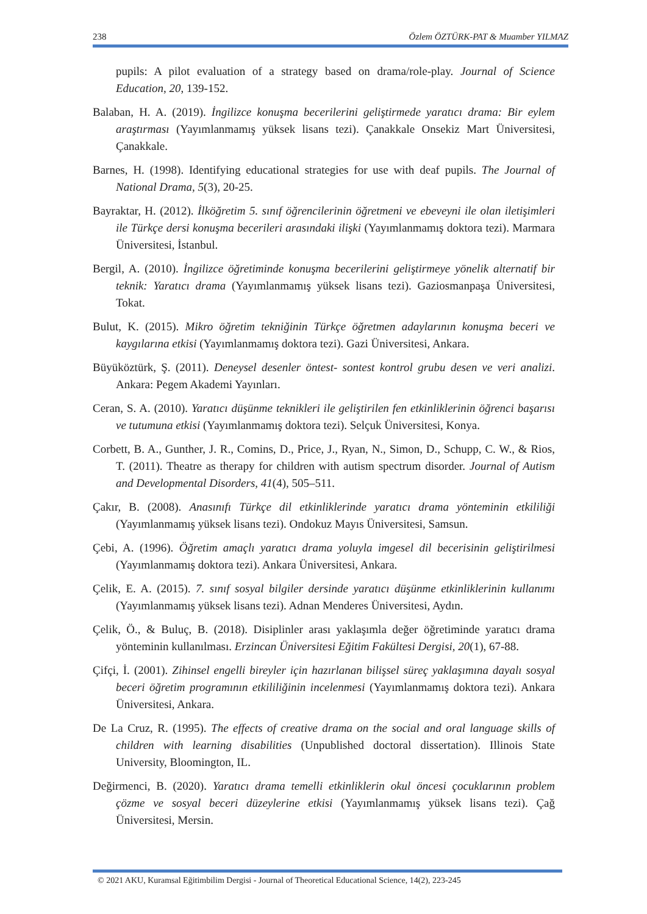238 Özlem ÖZTÜRK-PAT & Muamber YILMAZ
pupils: A pilot evaluation of a strategy based on drama/role-play. Journal of Science Education, 20, 139-152.
Balaban, H. A. (2019). İngilizce konuşma becerilerini geliştirmede yaratıcı drama: Bir eylem araştırması (Yayımlanmamış yüksek lisans tezi). Çanakkale Onsekiz Mart Üniversitesi, Çanakkale.
Barnes, H. (1998). Identifying educational strategies for use with deaf pupils. The Journal of National Drama, 5(3), 20-25.
Bayraktar, H. (2012). İlköğretim 5. sınıf öğrencilerinin öğretmeni ve ebeveyni ile olan iletişimleri ile Türkçe dersi konuşma becerileri arasındaki ilişki (Yayımlanmamış doktora tezi). Marmara Üniversitesi, İstanbul.
Bergil, A. (2010). İngilizce öğretiminde konuşma becerilerini geliştirmeye yönelik alternatif bir teknik: Yaratıcı drama (Yayımlanmamış yüksek lisans tezi). Gaziosmanpaşa Üniversitesi, Tokat.
Bulut, K. (2015). Mikro öğretim tekniğinin Türkçe öğretmen adaylarının konuşma beceri ve kaygılarına etkisi (Yayımlanmamış doktora tezi). Gazi Üniversitesi, Ankara.
Büyüköztürk, Ş. (2011). Deneysel desenler öntest- sontest kontrol grubu desen ve veri analizi. Ankara: Pegem Akademi Yayınları.
Ceran, S. A. (2010). Yaratıcı düşünme teknikleri ile geliştirilen fen etkinliklerinin öğrenci başarısı ve tutumuna etkisi (Yayımlanmamış doktora tezi). Selçuk Üniversitesi, Konya.
Corbett, B. A., Gunther, J. R., Comins, D., Price, J., Ryan, N., Simon, D., Schupp, C. W., & Rios, T. (2011). Theatre as therapy for children with autism spectrum disorder. Journal of Autism and Developmental Disorders, 41(4), 505–511.
Çakır, B. (2008). Anasınıfı Türkçe dil etkinliklerinde yaratıcı drama yönteminin etkililiği (Yayımlanmamış yüksek lisans tezi). Ondokuz Mayıs Üniversitesi, Samsun.
Çebi, A. (1996). Öğretim amaçlı yaratıcı drama yoluyla imgesel dil becerisinin geliştirilmesi (Yayımlanmamış doktora tezi). Ankara Üniversitesi, Ankara.
Çelik, E. A. (2015). 7. sınıf sosyal bilgiler dersinde yaratıcı düşünme etkinliklerinin kullanımı (Yayımlanmamış yüksek lisans tezi). Adnan Menderes Üniversitesi, Aydın.
Çelik, Ö., & Buluç, B. (2018). Disiplinler arası yaklaşımla değer öğretiminde yaratıcı drama yönteminin kullanılması. Erzincan Üniversitesi Eğitim Fakültesi Dergisi, 20(1), 67-88.
Çifçi, İ. (2001). Zihinsel engelli bireyler için hazırlanan bilişsel süreç yaklaşımına dayalı sosyal beceri öğretim programının etkililiğinin incelenmesi (Yayımlanmamış doktora tezi). Ankara Üniversitesi, Ankara.
De La Cruz, R. (1995). The effects of creative drama on the social and oral language skills of children with learning disabilities (Unpublished doctoral dissertation). Illinois State University, Bloomington, IL.
Değirmenci, B. (2020). Yaratıcı drama temelli etkinliklerin okul öncesi çocuklarının problem çözme ve sosyal beceri düzeylerine etkisi (Yayımlanmamış yüksek lisans tezi). Çağ Üniversitesi, Mersin.
© 2021 AKU, Kuramsal Eğitimbilim Dergisi - Journal of Theoretical Educational Science, 14(2), 223-245